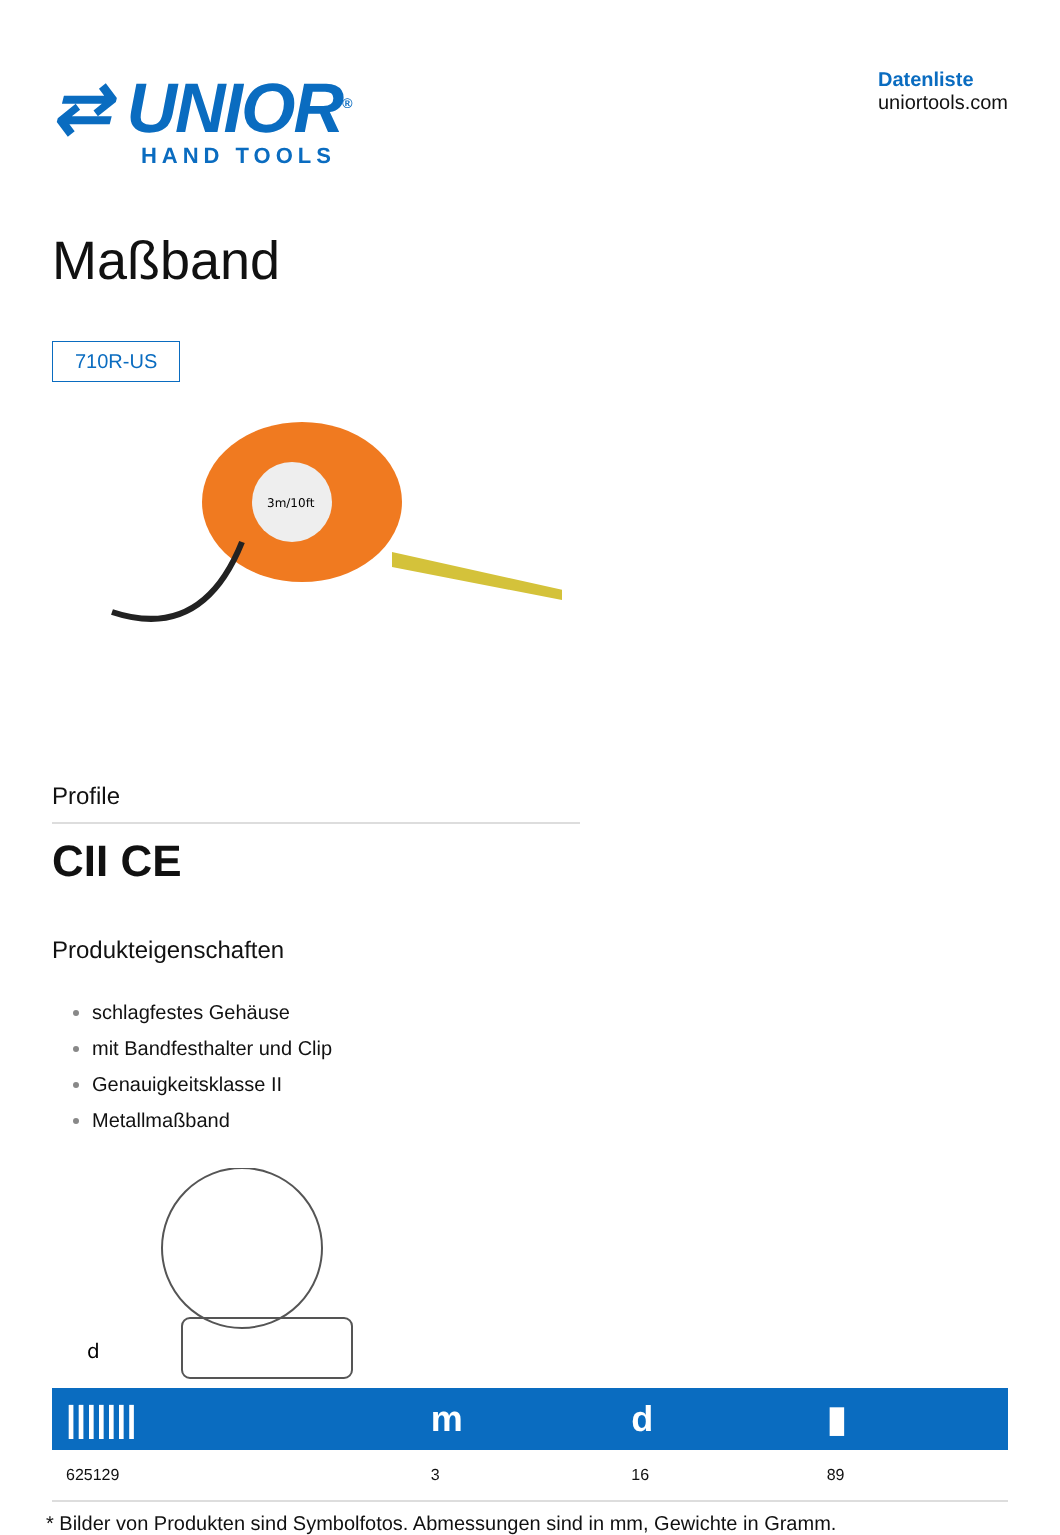⇄ UNIOR<sup>®</sup>
HAND TOOLS
Datenliste
uniortools.com
Maßband
710R-US
3m/10ft
Profile
CII CE
Produkteigenschaften
schlagfestes Gehäuse
mit Bandfesthalter und Clip
Genauigkeitsklasse II
Metallmaßband
d
| /////// | m | d | ▮ |
| --- | --- | --- | --- |
| 625129 | 3 | 16 | 89 |
* Bilder von Produkten sind Symbolfotos. Abmessungen sind in mm, Gewichte in Gramm.